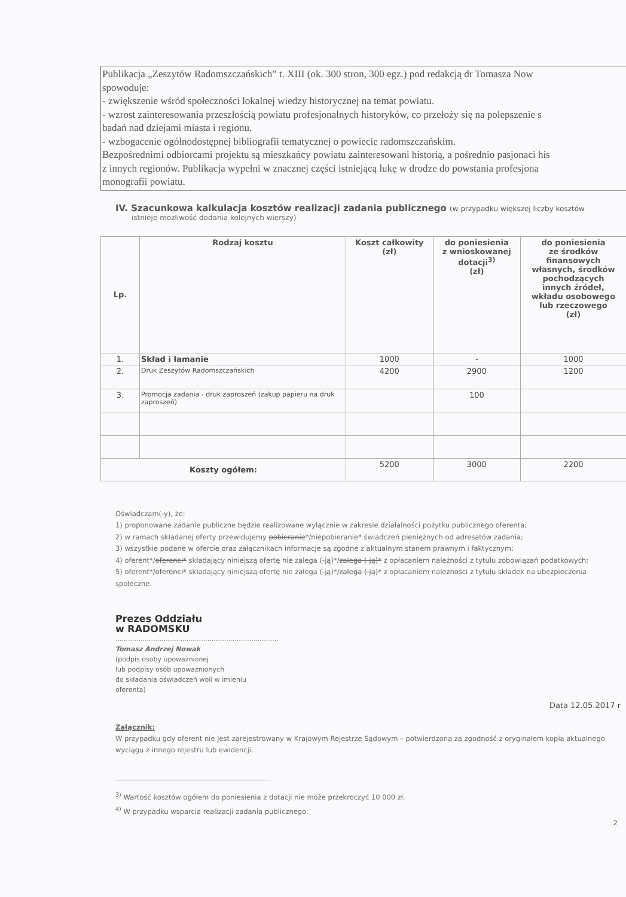Publikacja „Zeszytów Radomszczańskich” t. XIII (ok. 300 stron, 300 egz.) pod redakcją dr Tomasza Now
spowoduje:
- zwiększenie wśród społeczności lokalnej wiedzy historycznej na temat powiatu.
- wzrost zainteresowania przeszłością powiatu profesjonalnych historyków, co przełoży się na polepszenie s
badań nad dziejami miasta i regionu.
- wzbogacenie ogólnodostępnej bibliografii tematycznej o powiecie radomszczańskim.
Bezpośrednimi odbiorcami projektu są mieszkańcy powiatu zainteresowani historią, a pośrednio pasjonaci his
z innych regionów. Publikacja wypełni w znacznej części istniejącą lukę w drodze do powstania profesjona
monografii powiatu.
IV. Szacunkowa kalkulacja kosztów realizacji zadania publicznego (w przypadku większej liczby kosztów
istnieje możliwość dodania kolejnych wierszy)
| Lp. | Rodzaj kosztu | Koszt całkowity (zł) | do poniesienia z wnioskowanej dotacji<sup>3)</sup> (zł) | do poniesienia ze środków finansowych własnych, środków pochodzących innych źródeł, wkładu osobowego lub rzeczowego (zł) |
| --- | --- | --- | --- | --- |
| 1. | Skład i łamanie | 1000 | - | 1000 |
| 2. | Druk Zeszytów Radomszczańskich | 4200 | 2900 | 1200 |
| 3. | Promocja zadania - druk zaproszeń (zakup papieru na druk zaproszeń) | | 100 | |
| Koszty ogółem: | | 5200 | 3000 | 2200 |
Oświadczam(-y), że:
1) proponowane zadanie publiczne będzie realizowane wyłącznie w zakresie działalności pożytku publicznego oferenta;
2) w ramach składanej oferty przewidujemy pobieranie*/niepobieranie* świadczeń pieniężnych od adresatów zadania;
3) wszystkie podane w ofercie oraz załącznikach informacje są zgodne z aktualnym stanem prawnym i faktycznym;
4) oferent*/oferenci* składający niniejszą ofertę nie zalega (-ją)*/zalega (-ją)* z opłacaniem należności z tytułu zobowiązań podatkowych;
5) oferent*/oferenci* składający niniejszą ofertę nie zalega (-ją)*/zalega (-ją)* z opłacaniem należności z tytułu składek na ubezpieczenia społeczne.
Prezes Oddziału
w RADOMSKU
..............................................................................
Tomasz Andrzej Nowak
(podpis osoby upoważnionej
lub podpisy osób upoważnionych
do składania oświadczeń woli w imieniu
oferenta)
Data 12.05.2017 r
Załącznik:
W przypadku gdy oferent nie jest zarejestrowany w Krajowym Rejestrze Sądowym – potwierdzona za zgodność z oryginałem kopia aktualnego wyciągu z innego rejestru lub ewidencji.
<sup>3)</sup> Wartość kosztów ogółem do poniesienia z dotacji nie może przekroczyć 10 000 zł.
<sup>4)</sup> W przypadku wsparcia realizacji zadania publicznego.
2